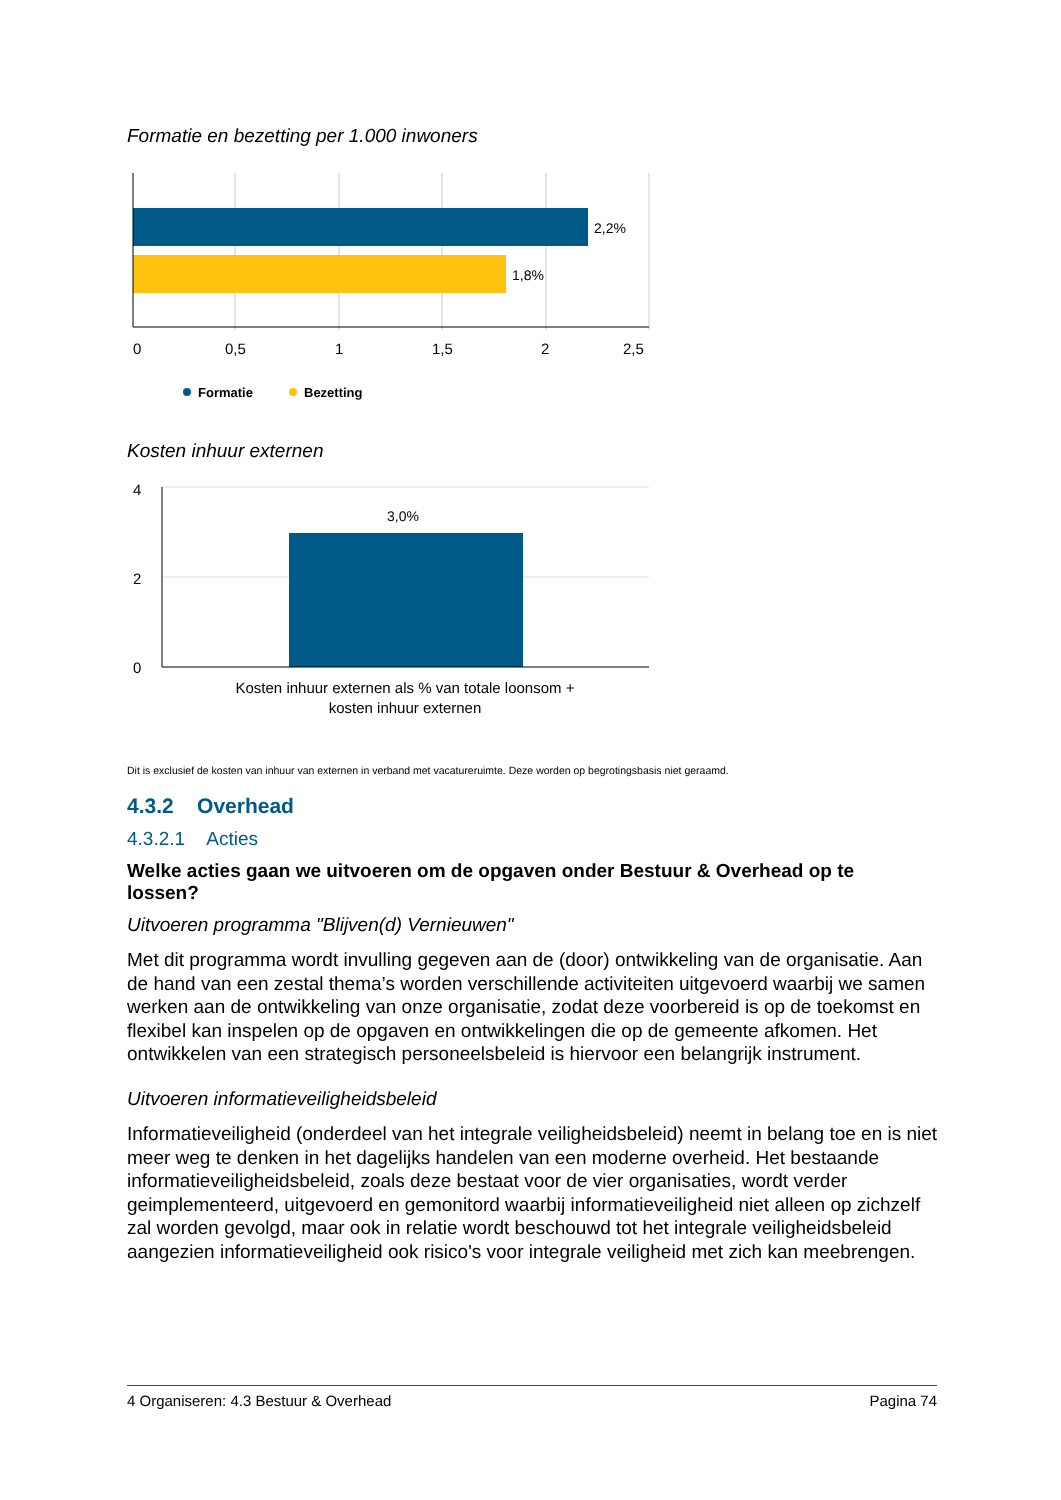Formatie en bezetting per 1.000 inwoners
2,2%
1,8%
0
0,5
1
1,5
2
2,5
Formatie
Bezetting
Kosten inhuur externen
4
2
0
3,0%
Kosten inhuur externen als % van totale loonsom +
kosten inhuur externen
Dit is exclusief de kosten van inhuur van externen in verband met vacatureruimte. Deze worden op begrotingsbasis niet geraamd.
4.3.2 Overhead
4.3.2.1 Acties
Welke acties gaan we uitvoeren om de opgaven onder Bestuur & Overhead op te lossen?
Uitvoeren programma "Blijven(d) Vernieuwen"
Met dit programma wordt invulling gegeven aan de (door) ontwikkeling van de organisatie. Aan de hand van een zestal thema’s worden verschillende activiteiten uitgevoerd waarbij we samen werken aan de ontwikkeling van onze organisatie, zodat deze voorbereid is op de toekomst en flexibel kan inspelen op de opgaven en ontwikkelingen die op de gemeente afkomen. Het ontwikkelen van een strategisch personeelsbeleid is hiervoor een belangrijk instrument.
Uitvoeren informatieveiligheidsbeleid
Informatieveiligheid (onderdeel van het integrale veiligheidsbeleid) neemt in belang toe en is niet meer weg te denken in het dagelijks handelen van een moderne overheid. Het bestaande informatieveiligheidsbeleid, zoals deze bestaat voor de vier organisaties, wordt verder geimplementeerd, uitgevoerd en gemonitord waarbij informatieveiligheid niet alleen op zichzelf zal worden gevolgd, maar ook in relatie wordt beschouwd tot het integrale veiligheidsbeleid aangezien informatieveiligheid ook risico's voor integrale veiligheid met zich kan meebrengen.
4 Organiseren: 4.3 Bestuur & Overhead Pagina 74